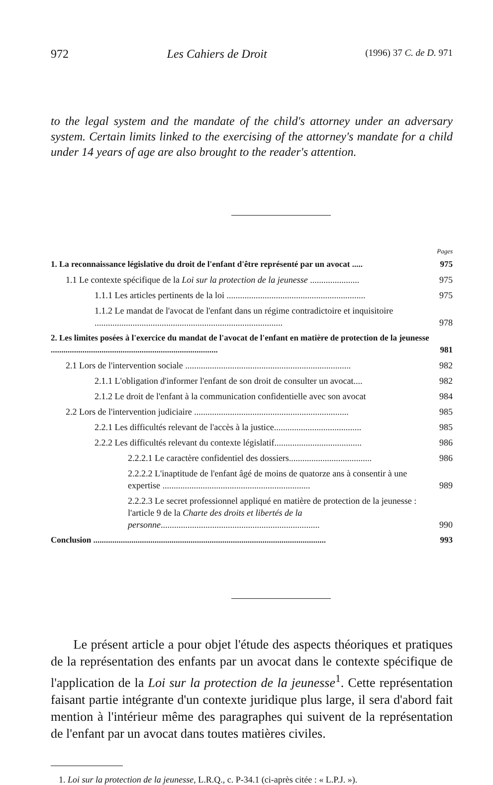972 Les Cahiers de Droit (1996) 37 C. de D. 971
to the legal system and the mandate of the child's attorney under an adversary system. Certain limits linked to the exercising of the attorney's mandate for a child under 14 years of age are also brought to the reader's attention.
Pages
1. La reconnaissance législative du droit de l'enfant d'être représenté par un avocat ..... 975
1.1 Le contexte spécifique de la Loi sur la protection de la jeunesse ...................... 975
1.1.1 Les articles pertinents de la loi .............................................................. 975
1.1.2 Le mandat de l'avocat de l'enfant dans un régime contradictoire et inquisitoire .................................................................................... 978
2. Les limites posées à l'exercice du mandat de l'avocat de l'enfant en matière de protection de la jeunesse ............................................................................... 981
2.1 Lors de l'intervention sociale .......................................................................... 982
2.1.1 L'obligation d'informer l'enfant de son droit de consulter un avocat.... 982
2.1.2 Le droit de l'enfant à la communication confidentielle avec son avocat 984
2.2 Lors de l'intervention judiciaire ..................................................................... 985
2.2.1 Les difficultés relevant de l'accès à la justice....................................... 985
2.2.2 Les difficultés relevant du contexte législatif....................................... 986
2.2.2.1 Le caractère confidentiel des dossiers..................................... 986
2.2.2.2 L'inaptitude de l'enfant âgé de moins de quatorze ans à consentir à une expertise .................................................................. 989
2.2.2.3 Le secret professionnel appliqué en matière de protection de la jeunesse : l'article 9 de la Charte des droits et libertés de la personne....................................................................... 990
Conclusion .............................................................................................................. 993
Le présent article a pour objet l'étude des aspects théoriques et pratiques de la représentation des enfants par un avocat dans le contexte spécifique de l'application de la Loi sur la protection de la jeunesse<sup>1</sup>. Cette représentation faisant partie intégrante d'un contexte juridique plus large, il sera d'abord fait mention à l'intérieur même des paragraphes qui suivent de la représentation de l'enfant par un avocat dans toutes matières civiles.
1. Loi sur la protection de la jeunesse, L.R.Q., c. P-34.1 (ci-après citée : « L.P.J. »).